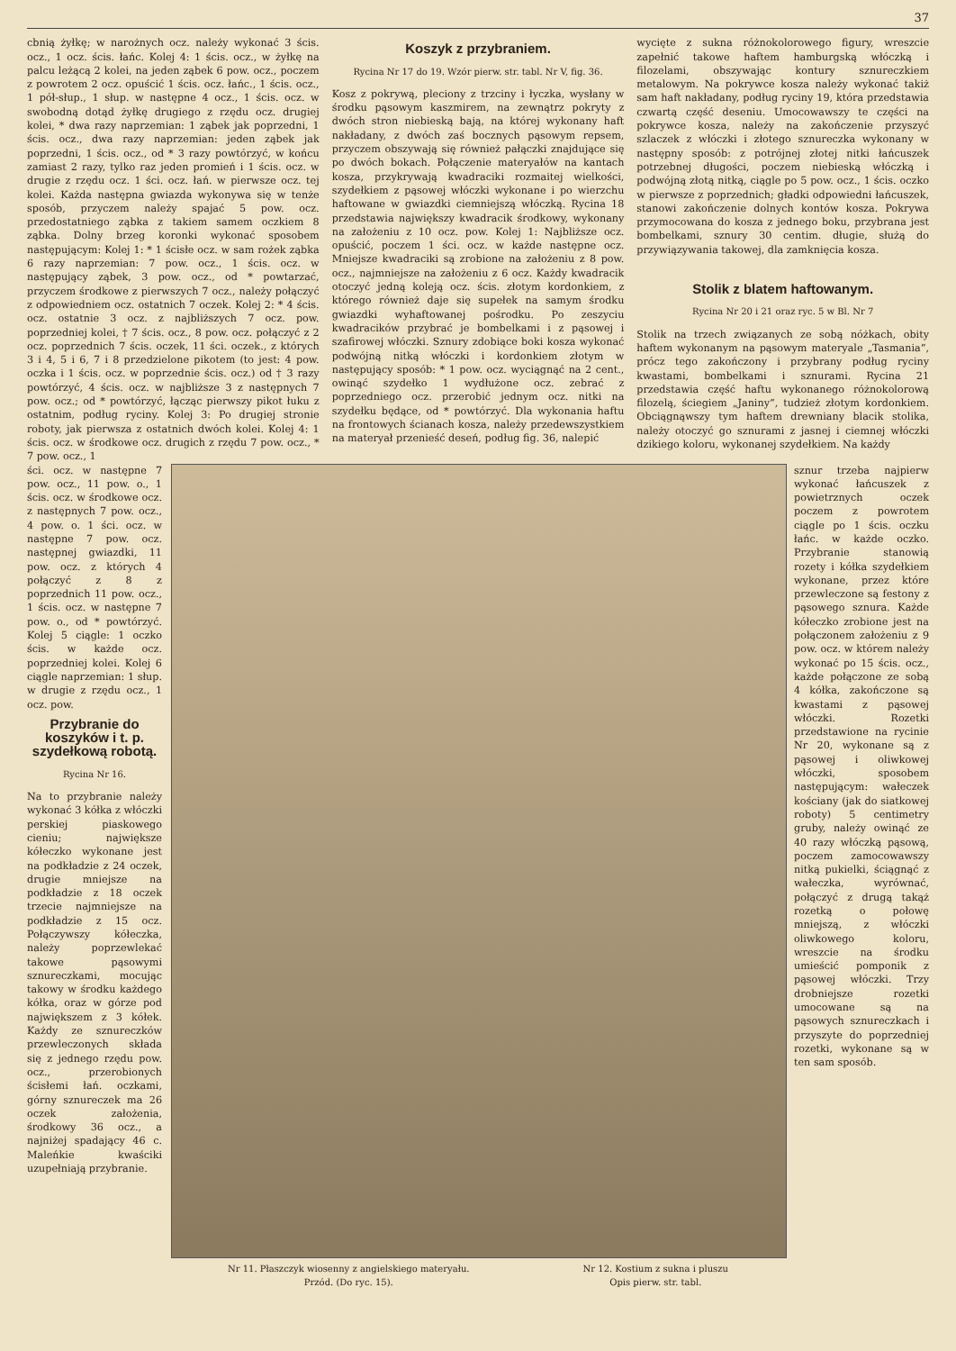37
cbnią żyłkę; w narożnych ocz. należy wykonać 3 ścis. ocz., 1 ocz. ścis. łańc. Kolej 4: 1 ścis. ocz., w żyłkę na palcu leżącą 2 kolei, na jeden ząbek 6 pow. ocz., poczem z powrotem 2 ocz. opuścić 1 ścis. ocz. łańc., 1 ścis. ocz., 1 pół-słup., 1 słup. w następne 4 ocz., 1 ścis. ocz. w swobodną dotąd żyłkę drugiego z rzędu ocz. drugiej kolei, * dwa razy naprzemian: 1 ząbek jak poprzedni, 1 ścis. ocz., dwa razy naprzemian: jeden ząbek jak poprzedni, 1 ścis. ocz., od * 3 razy powtórzyć, w końcu zamiast 2 razy, tylko raz jeden promień i 1 ścis. ocz. w drugie z rzędu ocz. 1 ści. ocz. łań. w pierwsze ocz. tej kolei. Każda następna gwiazda wykonywa się w tenże sposób, przyczem należy spajać 5 pow. ocz. przedostatniego ząbka z takiem samem oczkiem 8 ząbka. Dolny brzeg koronki wykonać sposobem następującym: Kolej 1: * 1 ścisłe ocz. w sam rożek ząbka 6 razy naprzemian: 7 pow. ocz., 1 ścis. ocz. w następujący ząbek, 3 pow. ocz., od * powtarzać, przyczem środkowe z pierwszych 7 ocz., należy połączyć z odpowiedniem ocz. ostatnich 7 oczek. Kolej 2: * 4 ścis. ocz. ostatnie 3 ocz. z najbliższych 7 ocz. pow. poprzedniej kolei, † 7 ścis. ocz., 8 pow. ocz. połączyć z 2 ocz. poprzednich 7 ścis. oczek, 11 ści. oczek., z których 3 i 4, 5 i 6, 7 i 8 przedzielone pikotem (to jest: 4 pow. oczka i 1 ścis. ocz. w poprzednie ścis. ocz.) od † 3 razy powtórzyć, 4 ścis. ocz. w najbliższe 3 z następnych 7 pow. ocz.; od * powtórzyć, łącząc pierwszy pikot łuku z ostatnim, podług ryciny. Kolej 3: Po drugiej stronie roboty, jak pierwsza z ostatnich dwóch kolei. Kolej 4: 1 ścis. ocz. w środkowe ocz. drugich z rzędu 7 pow. ocz., * 7 pow. ocz., 1
Koszyk z przybraniem.
Rycina Nr 17 do 19. Wzór pierw. str. tabl. Nr V, fig. 36.
Kosz z pokrywą, pleciony z trzciny i łyczka, wysłany w środku pąsowym kaszmirem, na zewnątrz pokryty z dwóch stron niebieską bają, na której wykonany haft nakładany, z dwóch zaś bocznych pąsowym repsem, przyczem obszywają się również pałączki znajdujące się po dwóch bokach. Połączenie materyałów na kantach kosza, przykrywają kwadraciki rozmaitej wielkości, szydełkiem z pąsowej włóczki wykonane i po wierzchu haftowane w gwiazdki ciemniejszą włóczką. Rycina 18 przedstawia największy kwadracik środkowy, wykonany na założeniu z 10 ocz. pow. Kolej 1: Najbliższe ocz. opuścić, poczem 1 ści. ocz. w każde następne ocz. Mniejsze kwadraciki są zrobione na założeniu z 8 pow. ocz., najmniejsze na założeniu z 6 ocz. Każdy kwadracik otoczyć jedną koleją ocz. ścis. złotym kordonkiem, z którego również daje się supełek na samym środku gwiazdki wyhaftowanej pośrodku. Po zeszyciu kwadracików przybrać je bombelkami i z pąsowej i szafirowej włóczki. Sznury zdobiące boki kosza wykonać podwójną nitką włóczki i kordonkiem złotym w następujący sposób: * 1 pow. ocz. wyciągnąć na 2 cent., owinąć szydełko 1 wydłużone ocz. zebrać z poprzedniego ocz. przerobić jednym ocz. nitki na szydełku będące, od * powtórzyć. Dla wykonania haftu na frontowych ścianach kosza, należy przedewszystkiem na materyał przenieść deseń, podług fig. 36, nalepić
wycięte z sukna różnokolorowego figury, wreszcie zapełnić takowe haftem hamburgską włóczką i filozelami, obszywając kontury sznureczkiem metalowym. Na pokrywce kosza należy wykonać takiż sam haft nakładany, podług ryciny 19, która przedstawia czwartą część deseniu. Umocowawszy te części na pokrywce kosza, należy na zakończenie przyszyć szlaczek z włóczki i złotego sznureczka wykonany w następny sposób: z potrójnej złotej nitki łańcuszek potrzebnej długości, poczem niebieską włóczką i podwójną złotą nitką, ciągle po 5 pow. ocz., 1 ścis. oczko w pierwsze z poprzednich; gładki odpowiedni łańcuszek, stanowi zakończenie dolnych kontów kosza. Pokrywa przymocowana do kosza z jednego boku, przybrana jest bombelkami, sznury 30 centim. długie, służą do przywiązywania takowej, dla zamknięcia kosza.
Stolik z blatem haftowanym.
Rycina Nr 20 i 21 oraz ryc. 5 w Bl. Nr 7
Stolik na trzech związanych ze sobą nóżkach, obity haftem wykonanym na pąsowym materyale „Tasmania“, prócz tego zakończony i przybrany podług ryciny kwastami, bombelkami i sznurami. Rycina 21 przedstawia część haftu wykonanego różnokolorową filozelą, ściegiem „Janiny“, tudzież złotym kordonkiem. Obciągnąwszy tym haftem drewniany blacik stolika, należy otoczyć go sznurami z jasnej i ciemnej włóczki dzikiego koloru, wykonanej szydełkiem. Na każdy
ści. ocz. w następne 7 pow. ocz., 11 pow. o., 1 ścis. ocz. w środkowe ocz. z następnych 7 pow. ocz., 4 pow. o. 1 ści. ocz. w następne 7 pow. ocz. następnej gwiazdki, 11 pow. ocz. z których 4 połączyć z 8 z poprzednich 11 pow. ocz., 1 ścis. ocz. w następne 7 pow. o., od * powtórzyć. Kolej 5 ciągle: 1 oczko ścis. w każde ocz. poprzedniej kolei. Kolej 6 ciągle naprzemian: 1 słup. w drugie z rzędu ocz., 1 ocz. pow.
Przybranie do koszyków i t. p. szydełkową robotą.
Rycina Nr 16.
Na to przybranie należy wykonać 3 kółka z włóczki perskiej piaskowego cieniu; największe kółeczko wykonane jest na podkładzie z 24 oczek, drugie mniejsze na podkładzie z 18 oczek trzecie najmniejsze na podkładzie z 15 ocz. Połączywszy kółeczka, należy poprzewlekać takowe pąsowymi sznureczkami, mocując takowy w środku każdego kółka, oraz w górze pod największem z 3 kółek. Każdy ze sznureczków przewleczonych składa się z jednego rzędu pow. ocz., przerobionych ścisłemi łań. oczkami, górny sznureczek ma 26 oczek założenia, środkowy 36 ocz., a najniżej spadający 46 c. Maleńkie kwaściki uzupełniają przybranie.
Nr 11. Płaszczyk wiosenny z angielskiego materyału.
Przód. (Do ryc. 15).
Nr 12. Kostium z sukna i pluszu
Opis pierw. str. tabl.
sznur trzeba najpierw wykonać łańcuszek z powietrznych oczek poczem z powrotem ciągle po 1 ścis. oczku łańc. w każde oczko. Przybranie stanowią rozety i kółka szydełkiem wykonane, przez które przewleczone są festony z pąsowego sznura. Każde kółeczko zrobione jest na połączonem założeniu z 9 pow. ocz. w którem należy wykonać po 15 ścis. ocz., każde połączone ze sobą 4 kółka, zakończone są kwastami z pąsowej włóczki. Rozetki przedstawione na rycinie Nr 20, wykonane są z pąsowej i oliwkowej włóczki, sposobem następującym: wałeczek kościany (jak do siatkowej roboty) 5 centimetry gruby, należy owinąć ze 40 razy włóczką pąsową, poczem zamocowawszy nitką pukielki, ściągnąć z wałeczka, wyrównać, połączyć z drugą takąż rozetką o połowę mniejszą, z włóczki oliwkowego koloru, wreszcie na środku umieścić pomponik z pąsowej włóczki. Trzy drobniejsze rozetki umocowane są na pąsowych sznureczkach i przyszyte do poprzedniej rozetki, wykonane są w ten sam sposób.